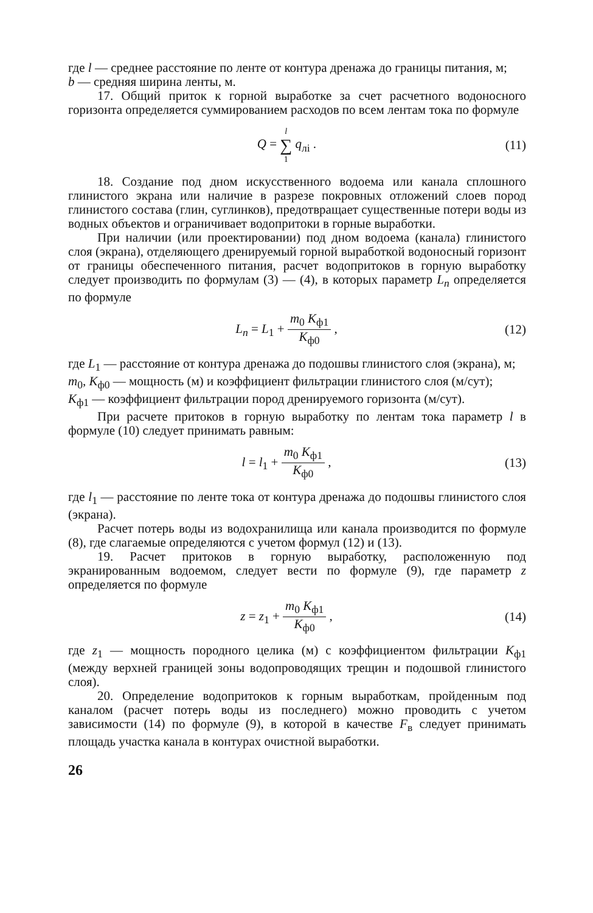где l — среднее расстояние по ленте от контура дренажа до границы питания, м;
b — средняя ширина ленты, м.
17. Общий приток к горной выработке за счет расчетного водоносного горизонта определяется суммированием расходов по всем лентам тока по формуле
Q = l ∑ 1 q<sub>лi</sub> . (11)
18. Создание под дном искусственного водоема или канала сплошного глинистого экрана или наличие в разрезе покровных отложений слоев пород глинистого состава (глин, суглинков), предотвращает существенные потери воды из водных объектов и ограничивает водопритоки в горные выработки.
При наличии (или проектировании) под дном водоема (канала) глинистого слоя (экрана), отделяющего дренируемый горной выработкой водоносный горизонт от границы обеспеченного питания, расчет водопритоков в горную выработку следует производить по формулам (3) — (4), в которых параметр L<sub>n</sub> определяется по формуле
L<sub>n</sub> = L<sub>1</sub> + m<sub>0</sub> K<sub>ф1</sub> K<sub>ф0</sub> , (12)
где L<sub>1</sub> — расстояние от контура дренажа до подошвы глинистого слоя (экрана), м;
m<sub>0</sub>, K<sub>ф0</sub> — мощность (м) и коэффициент фильтрации глинистого слоя (м/сут);
K<sub>ф1</sub> — коэффициент фильтрации пород дренируемого горизонта (м/сут).
При расчете притоков в горную выработку по лентам тока параметр l в формуле (10) следует принимать равным:
l = l<sub>1</sub> + m<sub>0</sub> K<sub>ф1</sub> K<sub>ф0</sub> , (13)
где l<sub>1</sub> — расстояние по ленте тока от контура дренажа до подошвы глинистого слоя (экрана).
Расчет потерь воды из водохранилища или канала производится по формуле (8), где слагаемые определяются с учетом формул (12) и (13).
19. Расчет притоков в горную выработку, расположенную под экранированным водоемом, следует вести по формуле (9), где параметр z определяется по формуле
z = z<sub>1</sub> + m<sub>0</sub> K<sub>ф1</sub> K<sub>ф0</sub> , (14)
где z<sub>1</sub> — мощность породного целика (м) с коэффициентом фильтрации K<sub>ф1</sub> (между верхней границей зоны водопроводящих трещин и подошвой глинистого слоя).
20. Определение водопритоков к горным выработкам, пройденным под каналом (расчет потерь воды из последнего) можно проводить с учетом зависимости (14) по формуле (9), в которой в качестве F<sub>в</sub> следует принимать площадь участка канала в контурах очистной выработки.
26